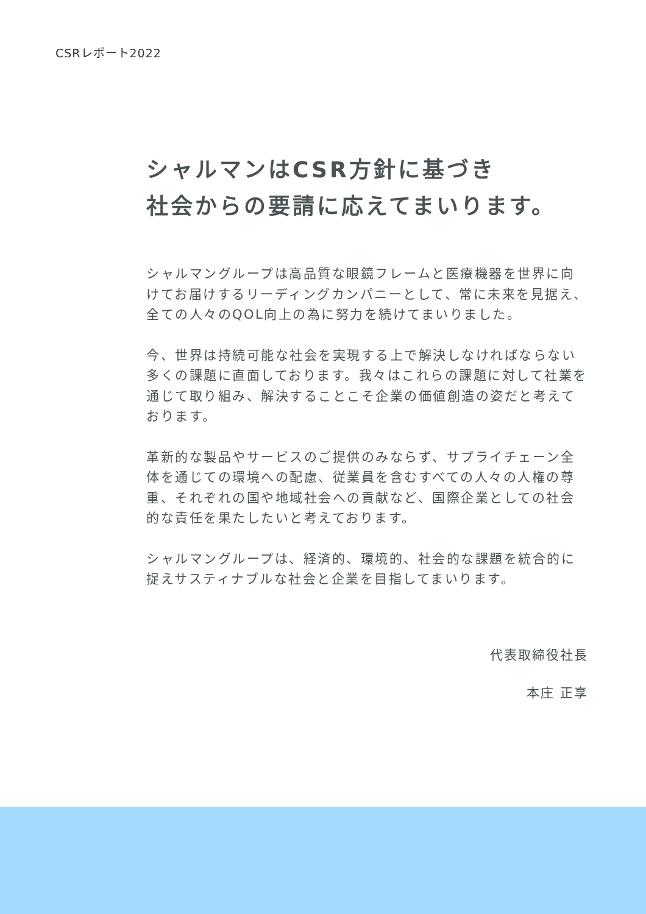CSRレポート2022
シャルマンはCSR方針に基づき
社会からの要請に応えてまいります。
シャルマングループは高品質な眼鏡フレームと医療機器を世界に向けてお届けするリーディングカンパニーとして、常に未来を見据え、全ての人々のQOL向上の為に努力を続けてまいりました。
今、世界は持続可能な社会を実現する上で解決しなければならない多くの課題に直面しております。我々はこれらの課題に対して社業を通じて取り組み、解決することこそ企業の価値創造の姿だと考えております。
革新的な製品やサービスのご提供のみならず、サプライチェーン全体を通じての環境への配慮、従業員を含むすべての人々の人権の尊重、それぞれの国や地域社会への貢献など、国際企業としての社会的な責任を果たしたいと考えております。
シャルマングループは、経済的、環境的、社会的な課題を統合的に捉えサスティナブルな社会と企業を目指してまいります。
代表取締役社長
本庄 正享